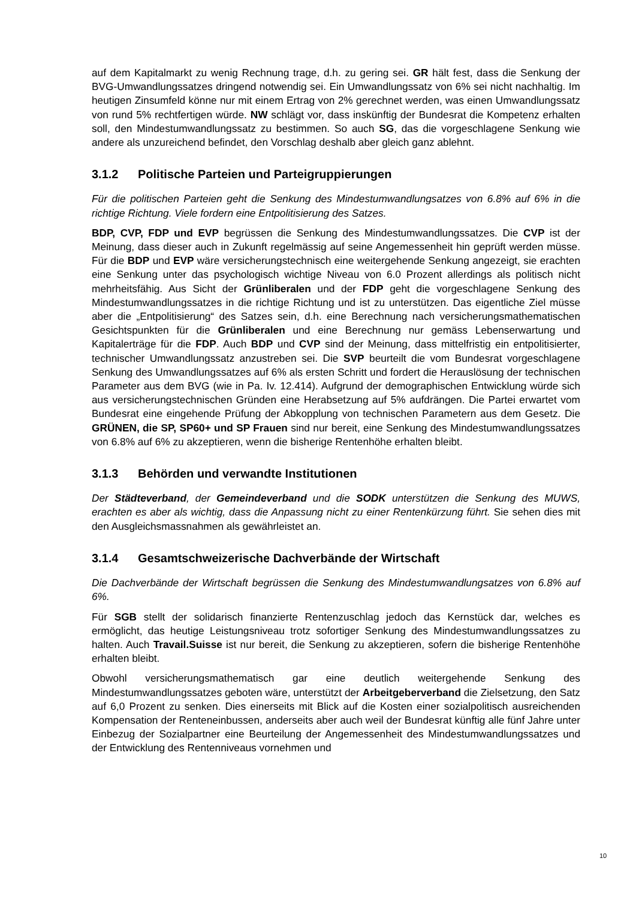auf dem Kapitalmarkt zu wenig Rechnung trage, d.h. zu gering sei. GR hält fest, dass die Senkung der BVG-Umwandlungssatzes dringend notwendig sei. Ein Umwandlungssatz von 6% sei nicht nachhaltig. Im heutigen Zinsumfeld könne nur mit einem Ertrag von 2% gerechnet werden, was einen Umwandlungssatz von rund 5% rechtfertigen würde. NW schlägt vor, dass inskünftig der Bundesrat die Kompetenz erhalten soll, den Mindestumwandlungssatz zu bestimmen. So auch SG, das die vorgeschlagene Senkung wie andere als unzureichend befindet, den Vorschlag deshalb aber gleich ganz ablehnt.
3.1.2 Politische Parteien und Parteigruppierungen
Für die politischen Parteien geht die Senkung des Mindestumwandlungsatzes von 6.8% auf 6% in die richtige Richtung. Viele fordern eine Entpolitisierung des Satzes.
BDP, CVP, FDP und EVP begrüssen die Senkung des Mindestumwandlungssatzes. Die CVP ist der Meinung, dass dieser auch in Zukunft regelmässig auf seine Angemessenheit hin geprüft werden müsse. Für die BDP und EVP wäre versicherungstechnisch eine weitergehende Senkung angezeigt, sie erachten eine Senkung unter das psychologisch wichtige Niveau von 6.0 Prozent allerdings als politisch nicht mehrheitsfähig. Aus Sicht der Grünliberalen und der FDP geht die vorgeschlagene Senkung des Mindestumwandlungssatzes in die richtige Richtung und ist zu unterstützen. Das eigentliche Ziel müsse aber die „Entpolitisierung“ des Satzes sein, d.h. eine Berechnung nach versicherungsmathematischen Gesichtspunkten für die Grünliberalen und eine Berechnung nur gemäss Lebenserwartung und Kapitalerträge für die FDP. Auch BDP und CVP sind der Meinung, dass mittelfristig ein entpolitisierter, technischer Umwandlungssatz anzustreben sei. Die SVP beurteilt die vom Bundesrat vorgeschlagene Senkung des Umwandlungssatzes auf 6% als ersten Schritt und fordert die Herauslösung der technischen Parameter aus dem BVG (wie in Pa. Iv. 12.414). Aufgrund der demographischen Entwicklung würde sich aus versicherungstechnischen Gründen eine Herabsetzung auf 5% aufdrängen. Die Partei erwartet vom Bundesrat eine eingehende Prüfung der Abkopplung von technischen Parametern aus dem Gesetz. Die GRÜNEN, die SP, SP60+ und SP Frauen sind nur bereit, eine Senkung des Mindestumwandlungssatzes von 6.8% auf 6% zu akzeptieren, wenn die bisherige Rentenhöhe erhalten bleibt.
3.1.3 Behörden und verwandte Institutionen
Der Städteverband, der Gemeindeverband und die SODK unterstützen die Senkung des MUWS, erachten es aber als wichtig, dass die Anpassung nicht zu einer Rentenkürzung führt. Sie sehen dies mit den Ausgleichsmassnahmen als gewährleistet an.
3.1.4 Gesamtschweizerische Dachverbände der Wirtschaft
Die Dachverbände der Wirtschaft begrüssen die Senkung des Mindestumwandlungsatzes von 6.8% auf 6%.
Für SGB stellt der solidarisch finanzierte Rentenzuschlag jedoch das Kernstück dar, welches es ermöglicht, das heutige Leistungsniveau trotz sofortiger Senkung des Mindestumwandlungssatzes zu halten. Auch Travail.Suisse ist nur bereit, die Senkung zu akzeptieren, sofern die bisherige Rentenhöhe erhalten bleibt.
Obwohl versicherungsmathematisch gar eine deutlich weitergehende Senkung des Mindestumwandlungssatzes geboten wäre, unterstützt der Arbeitgeberverband die Zielsetzung, den Satz auf 6,0 Prozent zu senken. Dies einerseits mit Blick auf die Kosten einer sozialpolitisch ausreichenden Kompensation der Renteneinbussen, anderseits aber auch weil der Bundesrat künftig alle fünf Jahre unter Einbezug der Sozialpartner eine Beurteilung der Angemessenheit des Mindestumwandlungssatzes und der Entwicklung des Rentenniveaus vornehmen und
10